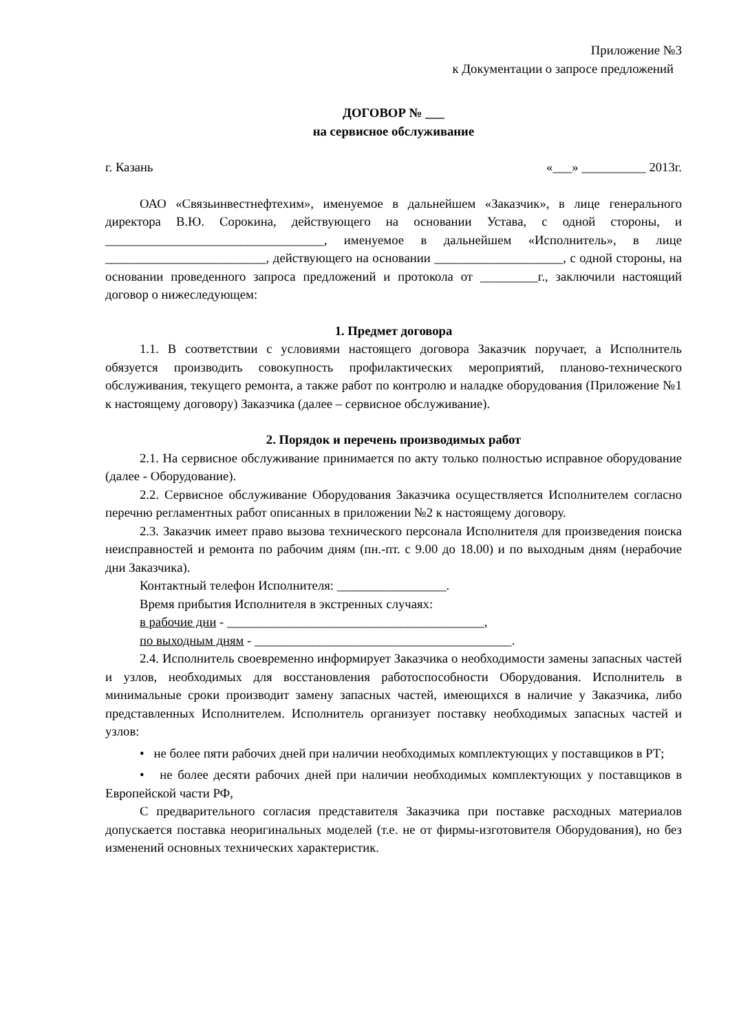Приложение №3
к Документации о запросе предложений
ДОГОВОР № ___
на сервисное обслуживание
г. Казань «___» __________ 2013г.
ОАО «Связьинвестнефтехим», именуемое в дальнейшем «Заказчик», в лице генерального директора В.Ю. Сорокина, действующего на основании Устава, с одной стороны, и __________________________________, именуемое в дальнейшем «Исполнитель», в лице _________________________, действующего на основании ____________________, с одной стороны, на основании проведенного запроса предложений и протокола от _________г., заключили настоящий договор о нижеследующем:
1. Предмет договора
1.1. В соответствии с условиями настоящего договора Заказчик поручает, а Исполнитель обязуется производить совокупность профилактических мероприятий, планово-технического обслуживания, текущего ремонта, а также работ по контролю и наладке оборудования (Приложение №1 к настоящему договору) Заказчика (далее – сервисное обслуживание).
2. Порядок и перечень производимых работ
2.1. На сервисное обслуживание принимается по акту только полностью исправное оборудование (далее - Оборудование).
2.2. Сервисное обслуживание Оборудования Заказчика осуществляется Исполнителем согласно перечню регламентных работ описанных в приложении №2 к настоящему договору.
2.3. Заказчик имеет право вызова технического персонала Исполнителя для произведения поиска неисправностей и ремонта по рабочим дням (пн.-пт. с 9.00 до 18.00) и по выходным дням (нерабочие дни Заказчика).
Контактный телефон Исполнителя: _________________.
Время прибытия Исполнителя в экстренных случаях:
в рабочие дни - ________________________________________,
по выходным дням - ________________________________________.
2.4. Исполнитель своевременно информирует Заказчика о необходимости замены запасных частей и узлов, необходимых для восстановления работоспособности Оборудования. Исполнитель в минимальные сроки производит замену запасных частей, имеющихся в наличие у Заказчика, либо представленных Исполнителем. Исполнитель организует поставку необходимых запасных частей и узлов:
• не более пяти рабочих дней при наличии необходимых комплектующих у поставщиков в РТ;
• не более десяти рабочих дней при наличии необходимых комплектующих у поставщиков в Европейской части РФ,
С предварительного согласия представителя Заказчика при поставке расходных материалов допускается поставка неоригинальных моделей (т.е. не от фирмы-изготовителя Оборудования), но без изменений основных технических характеристик.